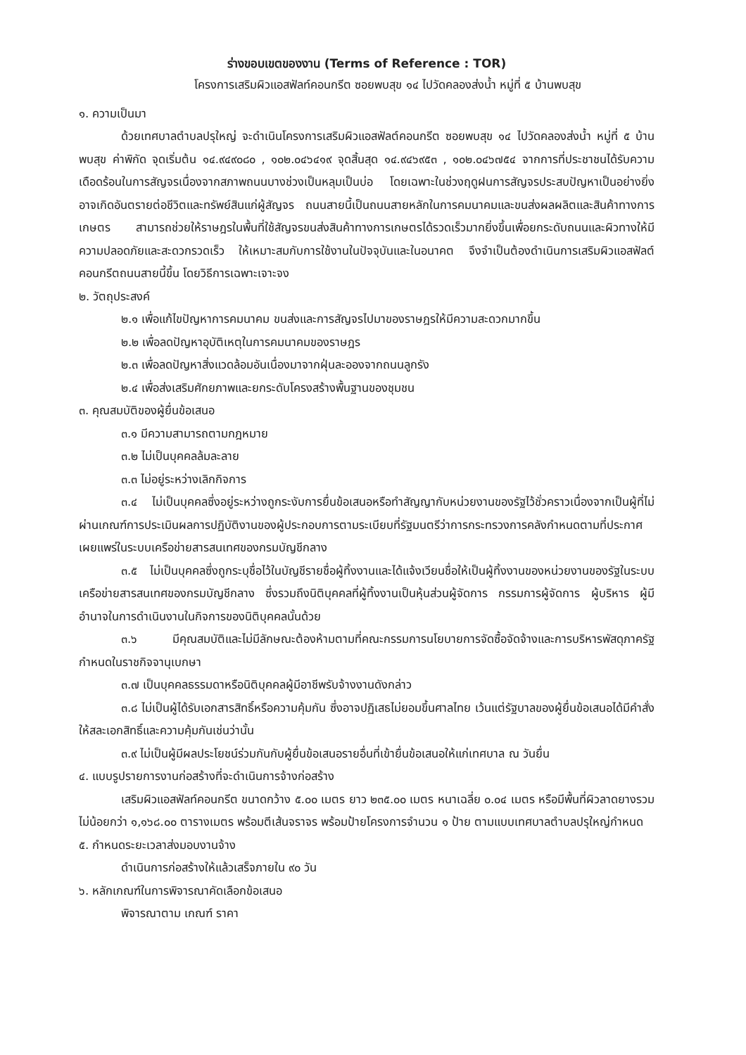ร่างขอบเขตของงาน (Terms of Reference : TOR)
โครงการเสริมผิวแอสฟัลท์คอนกรีต ซอยพบสุข ๑๔ ไปวัดคลองส่งน้ำ หมู่ที่ ๕ บ้านพบสุข
๑. ความเป็นมา
ด้วยเทศบาลตำบลปรุใหญ่ จะดำเนินโครงการเสริมผิวแอสฟัลต์คอนกรีต ซอยพบสุข ๑๔ ไปวัดคลองส่งน้ำ หมู่ที่ ๕ บ้านพบสุข ค่าพิกัด จุดเริ่มต้น ๑๔.๙๔๙๐๘๐ , ๑๐๒.๐๔๖๔๑๙ จุดสิ้นสุด ๑๔.๙๔๖๙๕๓ , ๑๐๒.๐๔๖๗๕๔ จากการที่ประชาชนได้รับความเดือดร้อนในการสัญจรเนื่องจากสภาพถนนบางช่วงเป็นหลุมเป็นบ่อ โดยเฉพาะในช่วงฤดูฝนการสัญจรประสบปัญหาเป็นอย่างยิ่ง อาจเกิดอันตรายต่อชีวิตและทรัพย์สินแก่ผู้สัญจร ถนนสายนี้เป็นถนนสายหลักในการคมนาคมและขนส่งผลผลิตและสินค้าทางการเกษตร สามารถช่วยให้ราษฎรในพื้นที่ใช้สัญจรขนส่งสินค้าทางการเกษตรได้รวดเร็วมากยิ่งขึ้นเพื่อยกระดับถนนและผิวทางให้มีความปลอดภัยและสะดวกรวดเร็ว ให้เหมาะสมกับการใช้งานในปัจจุบันและในอนาคต จึงจำเป็นต้องดำเนินการเสริมผิวแอสฟัลต์คอนกรีตถนนสายนี้ขึ้น โดยวิธีการเฉพาะเจาะจง
๒. วัตถุประสงค์
๒.๑ เพื่อแก้ไขปัญหาการคมนาคม ขนส่งและการสัญจรไปมาของราษฎรให้มีความสะดวกมากขึ้น
๒.๒ เพื่อลดปัญหาอุบัติเหตุในการคมนาคมของราษฎร
๒.๓ เพื่อลดปัญหาสิ่งแวดล้อมอันเนื่องมาจากฝุ่นละอองจากถนนลูกรัง
๒.๔ เพื่อส่งเสริมศักยภาพและยกระดับโครงสร้างพื้นฐานของชุมชน
๓. คุณสมบัติของผู้ยื่นข้อเสนอ
๓.๑ มีความสามารถตามกฎหมาย
๓.๒ ไม่เป็นบุคคลล้มละลาย
๓.๓ ไม่อยู่ระหว่างเลิกกิจการ
๓.๔ ไม่เป็นบุคคลซึ่งอยู่ระหว่างถูกระงับการยื่นข้อเสนอหรือทำสัญญากับหน่วยงานของรัฐไว้ชั่วคราวเนื่องจากเป็นผู้ที่ไม่ผ่านเกณฑ์การประเมินผลการปฏิบัติงานของผู้ประกอบการตามระเบียบที่รัฐมนตรีว่าการกระทรวงการคลังกำหนดตามที่ประกาศเผยแพร่ในระบบเครือข่ายสารสนเทศของกรมบัญชีกลาง
๓.๕ ไม่เป็นบุคคลซึ่งถูกระบุชื่อไว้ในบัญชีรายชื่อผู้ทิ้งงานและได้แจ้งเวียนชื่อให้เป็นผู้ทิ้งงานของหน่วยงานของรัฐในระบบเครือข่ายสารสนเทศของกรมบัญชีกลาง ซึ่งรวมถึงนิติบุคคลที่ผู้ทิ้งงานเป็นหุ้นส่วนผู้จัดการ กรรมการผู้จัดการ ผู้บริหาร ผู้มีอำนาจในการดำเนินงานในกิจการของนิติบุคคลนั้นด้วย
๓.๖ มีคุณสมบัติและไม่มีลักษณะต้องห้ามตามที่คณะกรรมการนโยบายการจัดซื้อจัดจ้างและการบริหารพัสดุภาครัฐกำหนดในราชกิจจานุเบกษา
๓.๗ เป็นบุคคลธรรมดาหรือนิติบุคคลผู้มีอาชีพรับจ้างงานดังกล่าว
๓.๘ ไม่เป็นผู้ได้รับเอกสารสิทธิ์หรือความคุ้มกัน ซึ่งอาจปฏิเสธไม่ยอมขึ้นศาลไทย เว้นแต่รัฐบาลของผู้ยื่นข้อเสนอได้มีคำสั่งให้สละเอกสิทธิ์และความคุ้มกันเช่นว่านั้น
๓.๙ ไม่เป็นผู้มีผลประโยชน์ร่วมกันกับผู้ยื่นข้อเสนอรายอื่นที่เข้ายื่นข้อเสนอให้แก่เทศบาล ณ วันยื่น
๔. แบบรูปรายการงานก่อสร้างที่จะดำเนินการจ้างก่อสร้าง
เสริมผิวแอสฟัลท์คอนกรีต ขนาดกว้าง ๕.๐๐ เมตร ยาว ๒๓๕.๐๐ เมตร หนาเฉลี่ย ๐.๐๔ เมตร หรือมีพื้นที่ผิวลาดยางรวมไม่น้อยกว่า ๑,๑๖๘.๐๐ ตารางเมตร พร้อมตีเส้นจราจร พร้อมป้ายโครงการจำนวน ๑ ป้าย ตามแบบเทศบาลตำบลปรุใหญ่กำหนด
๕. กำหนดระยะเวลาส่งมอบงานจ้าง
ดำเนินการก่อสร้างให้แล้วเสร็จภายใน ๙๐ วัน
๖. หลักเกณฑ์ในการพิจารณาคัดเลือกข้อเสนอ
พิจารณาตาม เกณฑ์ ราคา